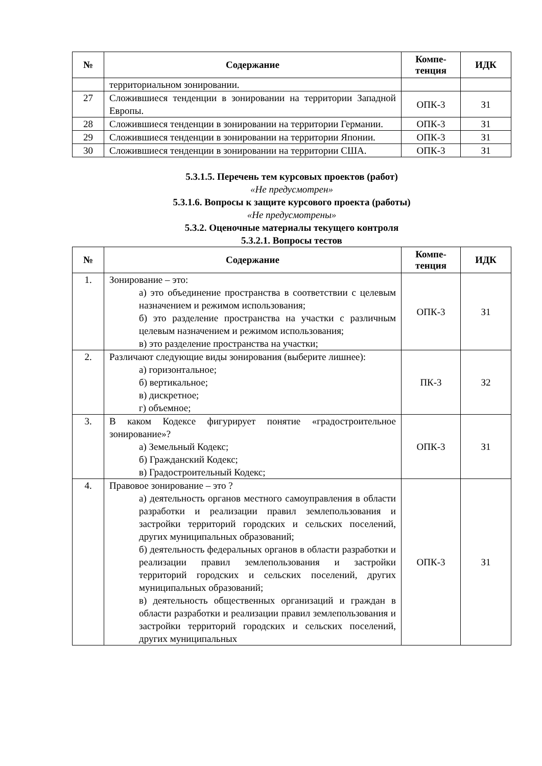| № | Содержание | Компе- тенция | ИДК |
| --- | --- | --- | --- |
| | территориальном зонировании. | | |
| 27 | Сложившиеся тенденции в зонировании на территории Западной Европы. | ОПК-3 | З1 |
| 28 | Сложившиеся тенденции в зонировании на территории Германии. | ОПК-3 | З1 |
| 29 | Сложившиеся тенденции в зонировании на территории Японии. | ОПК-3 | З1 |
| 30 | Сложившиеся тенденции в зонировании на территории США. | ОПК-3 | З1 |
5.3.1.5. Перечень тем курсовых проектов (работ)
«Не предусмотрен»
5.3.1.6. Вопросы к защите курсового проекта (работы)
«Не предусмотрены»
5.3.2. Оценочные материалы текущего контроля
5.3.2.1. Вопросы тестов
| № | Содержание | Компе- тенция | ИДК |
| --- | --- | --- | --- |
| 1. | Зонирование – это: а) это объединение пространства в соответствии с целевым назначением и режимом использования; б) это разделение пространства на участки с различным целевым назначением и режимом использования; в) это разделение пространства на участки; | ОПК-3 | З1 |
| 2. | Различают следующие виды зонирования (выберите лишнее): а) горизонтальное; б) вертикальное; в) дискретное; г) объемное; | ПК-3 | З2 |
| 3. | В каком Кодексе фигурирует понятие «градостроительное зонирование»? а) Земельный Кодекс; б) Гражданский Кодекс; в) Градостроительный Кодекс; | ОПК-3 | З1 |
| 4. | Правовое зонирование – это ? а) деятельность органов местного самоуправления в области разработки и реализации правил землепользования и застройки территорий городских и сельских поселений, других муниципальных образований; б) деятельность федеральных органов в области разработки и реализации правил землепользования и застройки территорий городских и сельских поселений, других муниципальных образований; в) деятельность общественных организаций и граждан в области разработки и реализации правил землепользования и застройки территорий городских и сельских поселений, других муниципальных | ОПК-3 | З1 |